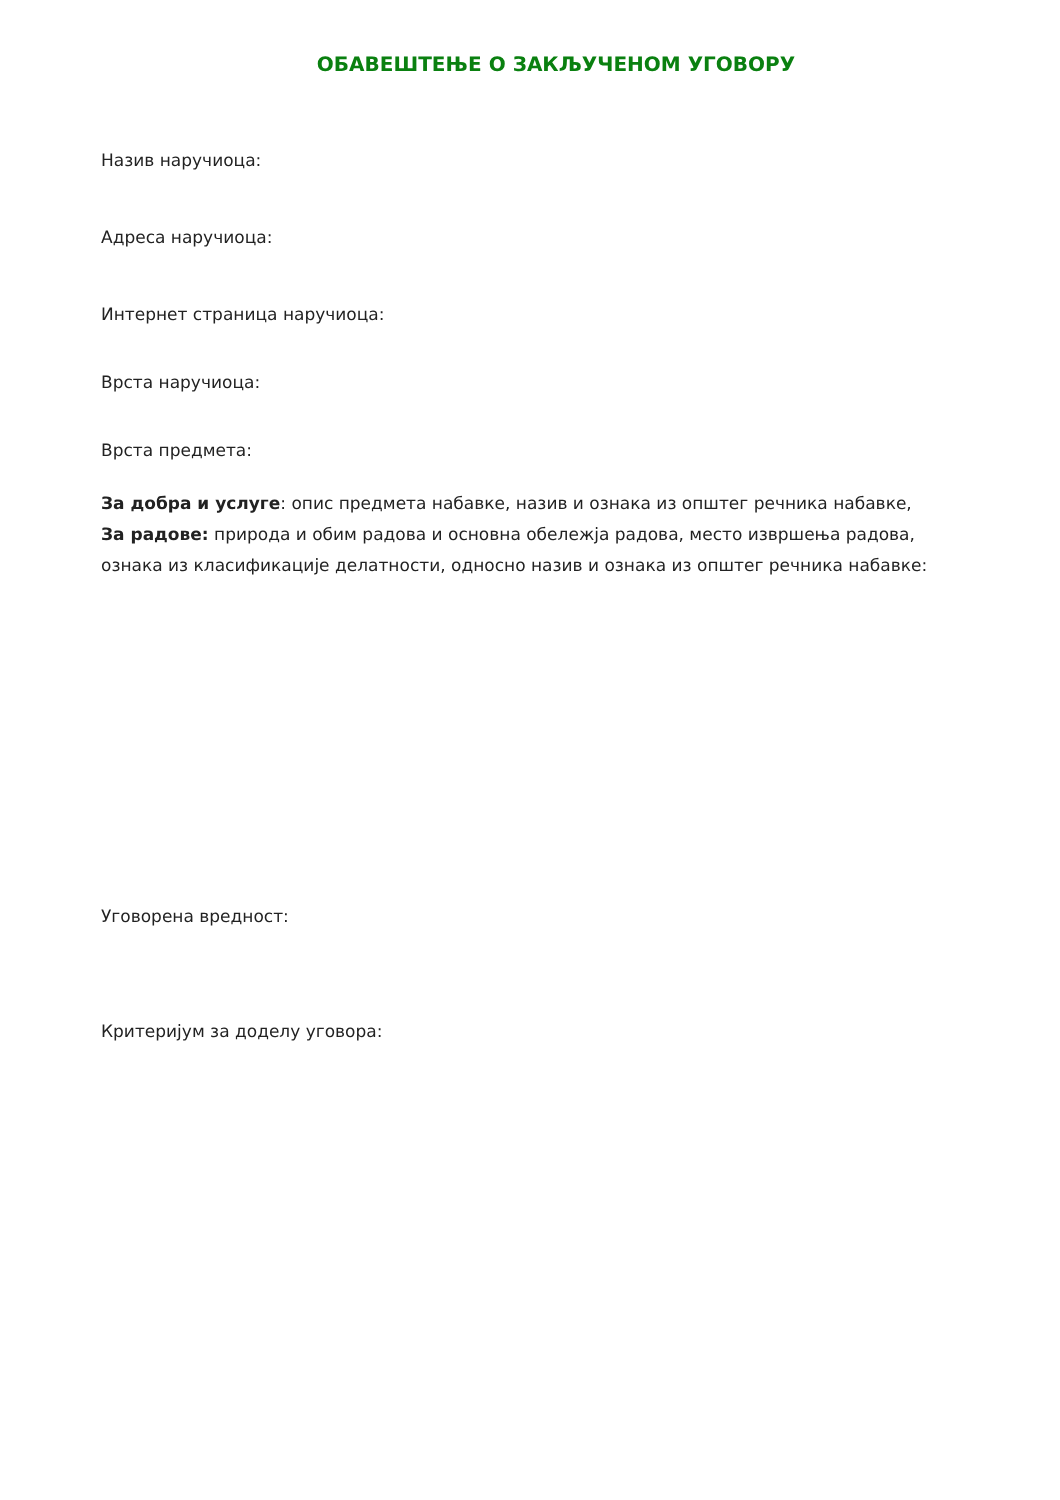ОБАВЕШТЕЊЕ О ЗАКЉУЧЕНОМ УГОВОРУ
Назив наручиоца:
Адреса наручиоца:
Интернет страница наручиоца:
Врста наручиоца:
Врста предмета:
За добра и услуге: опис предмета набавке, назив и ознака из општег речника набавке,
За радове: природа и обим радова и основна обележја радова, место извршења радова, ознака из класификације делатности, односно назив и ознака из општег речника набавке:
Уговорена вредност:
Критеријум за доделу уговора: